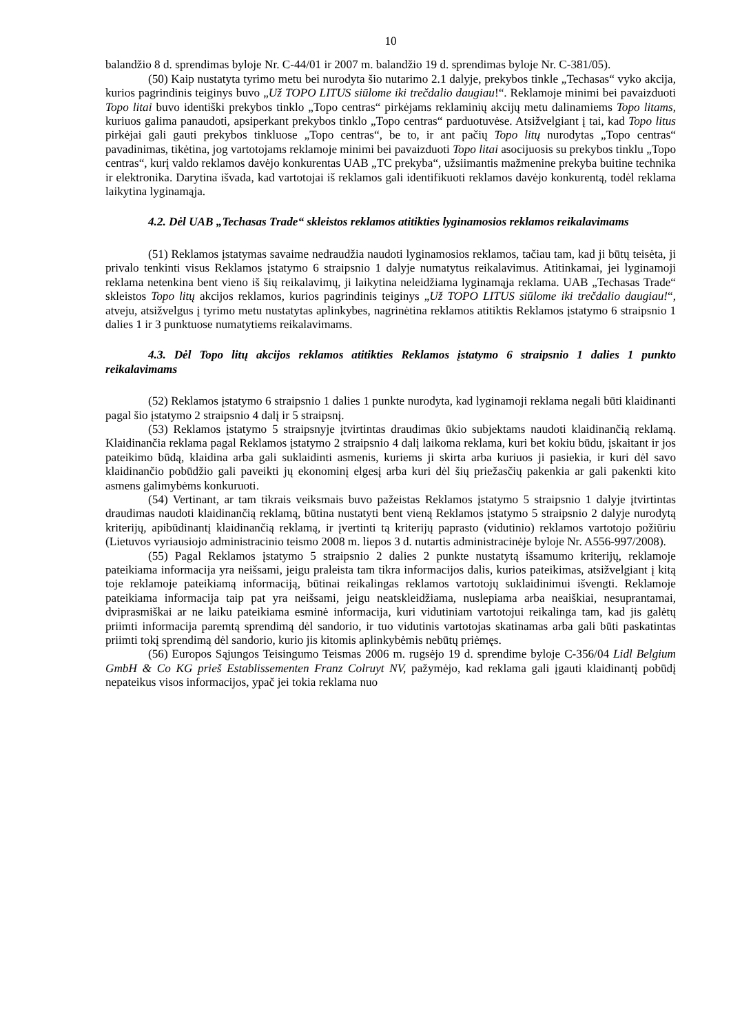10
balandžio 8 d. sprendimas byloje Nr. C-44/01 ir 2007 m. balandžio 19 d. sprendimas byloje Nr. C-381/05).
(50) Kaip nustatyta tyrimo metu bei nurodyta šio nutarimo 2.1 dalyje, prekybos tinkle „Techasas“ vyko akcija, kurios pagrindinis teiginys buvo „Už TOPO LITUS siūlome iki trečdalio daugiau!“. Reklamoje minimi bei pavaizduoti Topo litai buvo identiški prekybos tinklo „Topo centras“ pirkėjams reklaminių akcijų metu dalinamiems Topo litams, kuriuos galima panaudoti, apsiperkant prekybos tinklo „Topo centras“ parduotuvėse. Atsižvelgiant į tai, kad Topo litus pirkėjai gali gauti prekybos tinkluose „Topo centras“, be to, ir ant pačių Topo litų nurodytas „Topo centras“ pavadinimas, tikėtina, jog vartotojams reklamoje minimi bei pavaizduoti Topo litai asocijuosis su prekybos tinklu „Topo centras“, kurį valdo reklamos davėjo konkurentas UAB „TC prekyba“, užsiimantis mažmenine prekyba buitine technika ir elektronika. Darytina išvada, kad vartotojai iš reklamos gali identifikuoti reklamos davėjo konkurentą, todėl reklama laikytina lyginamąja.
4.2. Dėl UAB „Techasas Trade“ skleistos reklamos atitikties lyginamosios reklamos reikalavimams
(51) Reklamos įstatymas savaime nedraudžia naudoti lyginamosios reklamos, tačiau tam, kad ji būtų teisėta, ji privalo tenkinti visus Reklamos įstatymo 6 straipsnio 1 dalyje numatytus reikalavimus. Atitinkamai, jei lyginamoji reklama netenkina bent vieno iš šių reikalavimų, ji laikytina neleidžiama lyginamąja reklama. UAB „Techasas Trade“ skleistos Topo litų akcijos reklamos, kurios pagrindinis teiginys „Už TOPO LITUS siūlome iki trečdalio daugiau!“, atveju, atsižvelgus į tyrimo metu nustatytas aplinkybes, nagrinėtina reklamos atitiktis Reklamos įstatymo 6 straipsnio 1 dalies 1 ir 3 punktuose numatytiems reikalavimams.
4.3. Dėl Topo litų akcijos reklamos atitikties Reklamos įstatymo 6 straipsnio 1 dalies 1 punkto reikalavimams
(52) Reklamos įstatymo 6 straipsnio 1 dalies 1 punkte nurodyta, kad lyginamoji reklama negali būti klaidinanti pagal šio įstatymo 2 straipsnio 4 dalį ir 5 straipsnį.
(53) Reklamos įstatymo 5 straipsnyje įtvirtintas draudimas ūkio subjektams naudoti klaidinančią reklamą. Klaidinančia reklama pagal Reklamos įstatymo 2 straipsnio 4 dalį laikoma reklama, kuri bet kokiu būdu, įskaitant ir jos pateikimo būdą, klaidina arba gali suklaidinti asmenis, kuriems ji skirta arba kuriuos ji pasiekia, ir kuri dėl savo klaidinančio pobūdžio gali paveikti jų ekonominį elgesį arba kuri dėl šių priežasčių pakenkia ar gali pakenkti kito asmens galimybėms konkuruoti.
(54) Vertinant, ar tam tikrais veiksmais buvo pažeistas Reklamos įstatymo 5 straipsnio 1 dalyje įtvirtintas draudimas naudoti klaidinančią reklamą, būtina nustatyti bent vieną Reklamos įstatymo 5 straipsnio 2 dalyje nurodytą kriterijų, apibūdinantį klaidinančią reklamą, ir įvertinti tą kriterijų paprasto (vidutinio) reklamos vartotojo požiūriu (Lietuvos vyriausiojo administracinio teismo 2008 m. liepos 3 d. nutartis administracinėje byloje Nr. A556-997/2008).
(55) Pagal Reklamos įstatymo 5 straipsnio 2 dalies 2 punkte nustatytą išsamumo kriterijų, reklamoje pateikiama informacija yra neišsami, jeigu praleista tam tikra informacijos dalis, kurios pateikimas, atsižvelgiant į kitą toje reklamoje pateikiamą informaciją, būtinai reikalingas reklamos vartotojų suklaidinimui išvengti. Reklamoje pateikiama informacija taip pat yra neišsami, jeigu neatskleidžiama, nuslepiama arba neaiškiai, nesuprantamai, dviprasmiškai ar ne laiku pateikiama esminė informacija, kuri vidutiniam vartotojui reikalinga tam, kad jis galėtų priimti informacija paremtą sprendimą dėl sandorio, ir tuo vidutinis vartotojas skatinamas arba gali būti paskatintas priimti tokį sprendimą dėl sandorio, kurio jis kitomis aplinkybėmis nebūtų priėmęs.
(56) Europos Sąjungos Teisingumo Teismas 2006 m. rugsėjo 19 d. sprendime byloje C-356/04 Lidl Belgium GmbH & Co KG prieš Establissementen Franz Colruyt NV, pažymėjo, kad reklama gali įgauti klaidinantį pobūdį nepateikus visos informacijos, ypač jei tokia reklama nuo